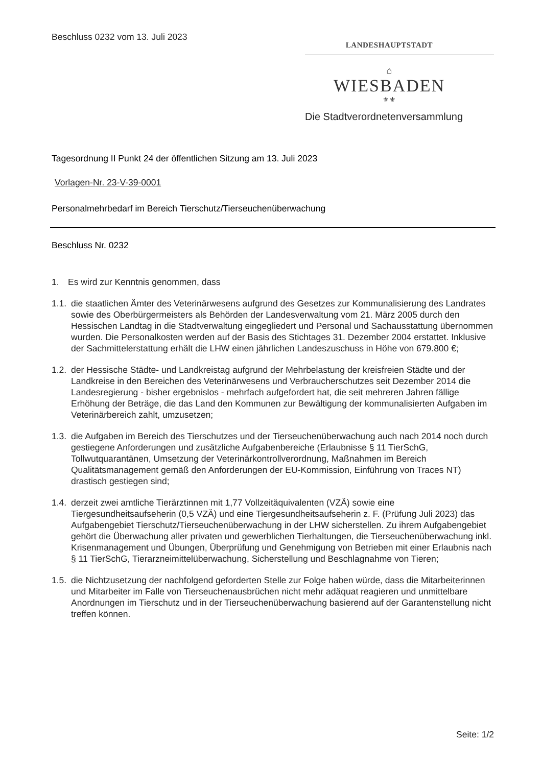Beschluss 0232 vom 13. Juli 2023
LANDESHAUPTSTADT
⌂
WIESBADEN
⚜⚜
Die Stadtverordnetenversammlung
Tagesordnung II Punkt 24 der öffentlichen Sitzung am 13. Juli 2023
Vorlagen-Nr. 23-V-39-0001
Personalmehrbedarf im Bereich Tierschutz/Tierseuchenüberwachung
Beschluss Nr. 0232
1. Es wird zur Kenntnis genommen, dass
1.1.
die staatlichen Ämter des Veterinärwesens aufgrund des Gesetzes zur Kommunalisierung des Landrates sowie des Oberbürgermeisters als Behörden der Landesverwaltung vom 21. März 2005 durch den Hessischen Landtag in die Stadtverwaltung eingegliedert und Personal und Sachausstattung übernommen wurden. Die Personalkosten werden auf der Basis des Stichtages 31. Dezember 2004 erstattet. Inklusive der Sachmittelerstattung erhält die LHW einen jährlichen Landeszuschuss in Höhe von 679.800 €;
1.2.
der Hessische Städte- und Landkreistag aufgrund der Mehrbelastung der kreisfreien Städte und der Landkreise in den Bereichen des Veterinärwesens und Verbraucherschutzes seit Dezember 2014 die Landesregierung - bisher ergebnislos - mehrfach aufgefordert hat, die seit mehreren Jahren fällige Erhöhung der Beträge, die das Land den Kommunen zur Bewältigung der kommunalisierten Aufgaben im Veterinärbereich zahlt, umzusetzen;
1.3.
die Aufgaben im Bereich des Tierschutzes und der Tierseuchenüberwachung auch nach 2014 noch durch gestiegene Anforderungen und zusätzliche Aufgabenbereiche (Erlaubnisse § 11 TierSchG, Tollwutquarantänen, Umsetzung der Veterinärkontrollverordnung, Maßnahmen im Bereich Qualitätsmanagement gemäß den Anforderungen der EU-Kommission, Einführung von Traces NT) drastisch gestiegen sind;
1.4.
derzeit zwei amtliche Tierärztinnen mit 1,77 Vollzeitäquivalenten (VZÄ) sowie eine Tiergesundheitsaufseherin (0,5 VZÄ) und eine Tiergesundheitsaufseherin z. F. (Prüfung Juli 2023) das Aufgabengebiet Tierschutz/Tierseuchenüberwachung in der LHW sicherstellen. Zu ihrem Aufgabengebiet gehört die Überwachung aller privaten und gewerblichen Tierhaltungen, die Tierseuchenüberwachung inkl. Krisenmanagement und Übungen, Überprüfung und Genehmigung von Betrieben mit einer Erlaubnis nach § 11 TierSchG, Tierarzneimittelüberwachung, Sicherstellung und Beschlagnahme von Tieren;
1.5.
die Nichtzusetzung der nachfolgend geforderten Stelle zur Folge haben würde, dass die Mitarbeiterinnen und Mitarbeiter im Falle von Tierseuchenausbrüchen nicht mehr adäquat reagieren und unmittelbare Anordnungen im Tierschutz und in der Tierseuchenüberwachung basierend auf der Garantenstellung nicht treffen können.
Seite: 1/2